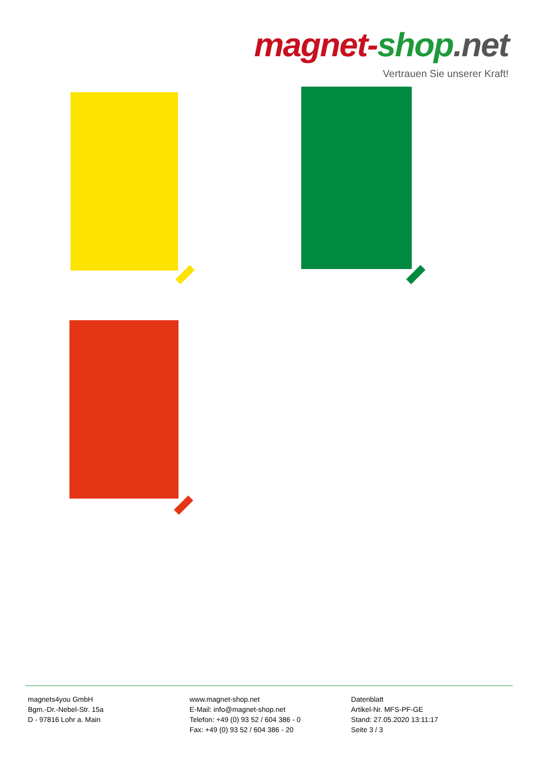magnet-shop.net
Vertrauen Sie unserer Kraft!
magnets4you GmbH
Bgm.-Dr.-Nebel-Str. 15a
D - 97816 Lohr a. Main
www.magnet-shop.net
E-Mail: info@magnet-shop.net
Telefon: +49 (0) 93 52 / 604 386 - 0
Fax: +49 (0) 93 52 / 604 386 - 20
Datenblatt
Artikel-Nr. MFS-PF-GE
Stand: 27.05.2020 13:11:17
Seite 3 / 3